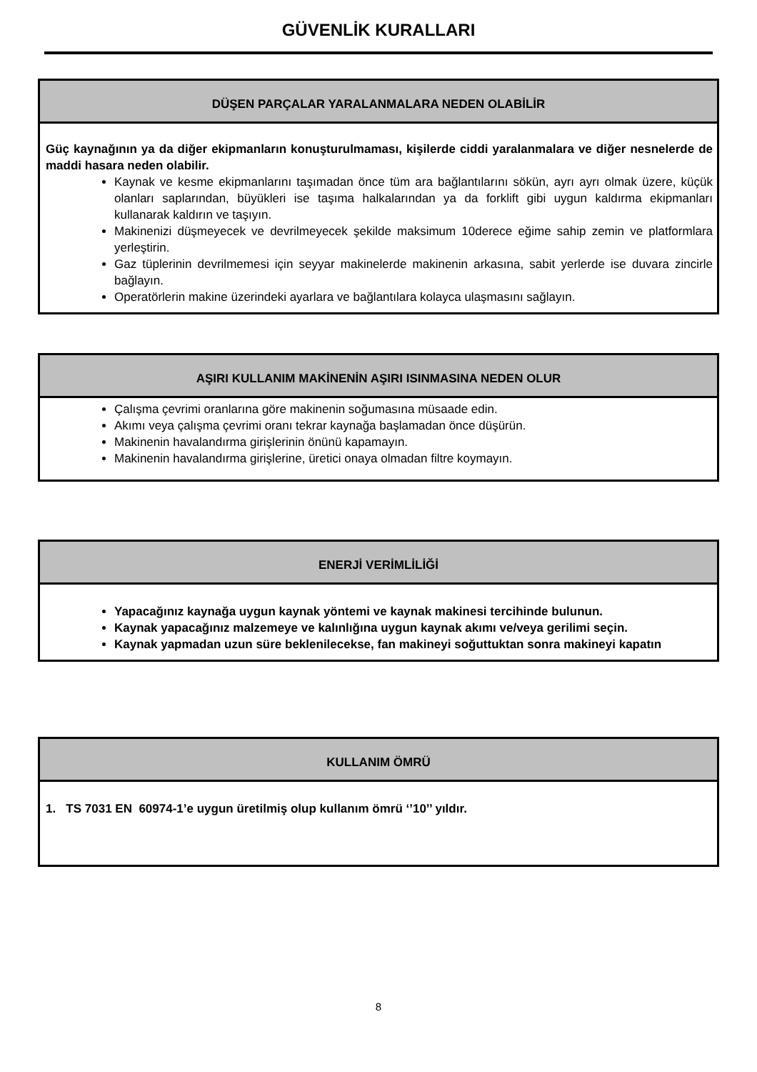GÜVENLİK KURALLARI
DÜŞEN PARÇALAR YARALANMALARA NEDEN OLABİLİR
Güç kaynağının ya da diğer ekipmanların konuşturulmaması, kişilerde ciddi yaralanmalara ve diğer nesnelerde de maddi hasara neden olabilir.
Kaynak ve kesme ekipmanlarını taşımadan önce tüm ara bağlantılarını sökün, ayrı ayrı olmak üzere, küçük olanları saplarından, büyükleri ise taşıma halkalarından ya da forklift gibi uygun kaldırma ekipmanları kullanarak kaldırın ve taşıyın.
Makinenizi düşmeyecek ve devrilmeyecek şekilde maksimum 10derece eğime sahip zemin ve platformlara yerleştirin.
Gaz tüplerinin devrilmemesi için seyyar makinelerde makinenin arkasına, sabit yerlerde ise duvara zincirle bağlayın.
Operatörlerin makine üzerindeki ayarlara ve bağlantılara kolayca ulaşmasını sağlayın.
AŞIRI KULLANIM MAKİNENİN AŞIRI ISINMASINA NEDEN OLUR
Çalışma çevrimi oranlarına göre makinenin soğumasına müsaade edin.
Akımı veya çalışma çevrimi oranı tekrar kaynağa başlamadan önce düşürün.
Makinenin havalandırma girişlerinin önünü kapamayın.
Makinenin havalandırma girişlerine, üretici onaya olmadan filtre koymayın.
ENERJİ VERİMLİLİĞİ
Yapacağınız kaynağa uygun kaynak yöntemi ve kaynak makinesi tercihinde bulunun.
Kaynak yapacağınız malzemeye ve kalınlığına uygun kaynak akımı ve/veya gerilimi seçin.
Kaynak yapmadan uzun süre beklenilecekse, fan makineyi soğuttuktan sonra makineyi kapatın
KULLANIM ÖMRÜ
1. TS 7031 EN 60974-1’e uygun üretilmiş olup kullanım ömrü ‘’10’’ yıldır.
8